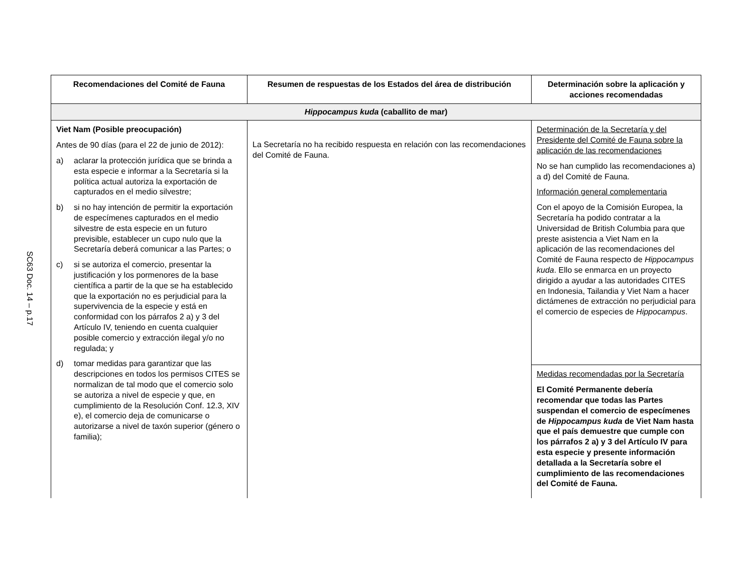SC63 Doc. 14 – p.17
| Recomendaciones del Comité de Fauna | Resumen de respuestas de los Estados del área de distribución | Determinación sobre la aplicación y acciones recomendadas |
| --- | --- | --- |
| Hippocampus kuda (caballito de mar) | | |
| Viet Nam (Posible preocupación) Antes de 90 días (para el 22 de junio de 2012): a) aclarar la protección jurídica que se brinda a esta especie e informar a la Secretaría si la política actual autoriza la exportación de capturados en el medio silvestre; b) si no hay intención de permitir la exportación de especímenes capturados en el medio silvestre de esta especie en un futuro previsible, establecer un cupo nulo que la Secretaría deberá comunicar a las Partes; o c) si se autoriza el comercio, presentar la justificación y los pormenores de la base científica a partir de la que se ha establecido que la exportación no es perjudicial para la supervivencia de la especie y está en conformidad con los párrafos 2 a) y 3 del Artículo IV, teniendo en cuenta cualquier posible comercio y extracción ilegal y/o no regulada; y d) tomar medidas para garantizar que las descripciones en todos los permisos CITES se normalizan de tal modo que el comercio solo se autoriza a nivel de especie y que, en cumplimiento de la Resolución Conf. 12.3, XIV e), el comercio deja de comunicarse o autorizarse a nivel de taxón superior (género o familia); | La Secretaría no ha recibido respuesta en relación con las recomendaciones del Comité de Fauna. | Determinación de la Secretaría y del Presidente del Comité de Fauna sobre la aplicación de las recomendaciones No se han cumplido las recomendaciones a) a d) del Comité de Fauna. Información general complementaria Con el apoyo de la Comisión Europea, la Secretaría ha podido contratar a la Universidad de British Columbia para que preste asistencia a Viet Nam en la aplicación de las recomendaciones del Comité de Fauna respecto de Hippocampus kuda . Ello se enmarca en un proyecto dirigido a ayudar a las autoridades CITES en Indonesia, Tailandia y Viet Nam a hacer dictámenes de extracción no perjudicial para el comercio de especies de Hippocampus . |
| | | Medidas recomendadas por la Secretaría El Comité Permanente debería recomendar que todas las Partes suspendan el comercio de especímenes de Hippocampus kuda de Viet Nam hasta que el país demuestre que cumple con los párrafos 2 a) y 3 del Artículo IV para esta especie y presente información detallada a la Secretaría sobre el cumplimiento de las recomendaciones del Comité de Fauna. |